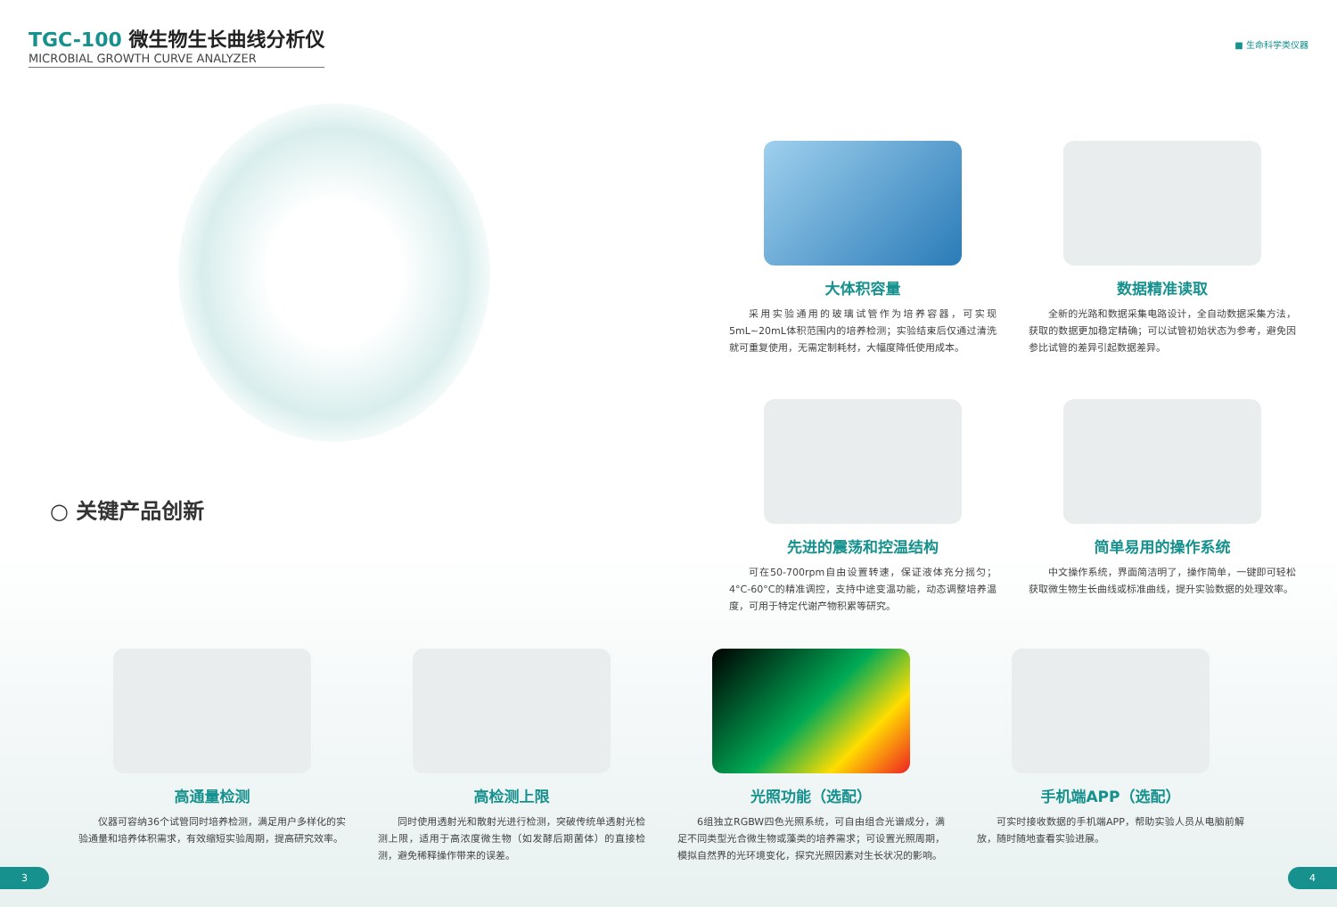TGC-100 微生物生长曲线分析仪
MICROBIAL GROWTH CURVE ANALYZER
■ 生命科学类仪器
○ 关键产品创新
大体积容量
采用实验通用的玻璃试管作为培养容器，可实现5mL~20mL体积范围内的培养检测；实验结束后仅通过清洗就可重复使用，无需定制耗材，大幅度降低使用成本。
数据精准读取
全新的光路和数据采集电路设计，全自动数据采集方法，获取的数据更加稳定精确；可以试管初始状态为参考，避免因参比试管的差异引起数据差异。
先进的震荡和控温结构
可在50-700rpm自由设置转速，保证液体充分摇匀；4°C-60°C的精准调控，支持中途变温功能，动态调整培养温度，可用于特定代谢产物积累等研究。
简单易用的操作系统
中文操作系统，界面简洁明了，操作简单，一键即可轻松获取微生物生长曲线或标准曲线，提升实验数据的处理效率。
高通量检测
仪器可容纳36个试管同时培养检测，满足用户多样化的实验通量和培养体积需求，有效缩短实验周期，提高研究效率。
高检测上限
同时使用透射光和散射光进行检测，突破传统单透射光检测上限，适用于高浓度微生物（如发酵后期菌体）的直接检测，避免稀释操作带来的误差。
光照功能（选配）
6组独立RGBW四色光照系统，可自由组合光谱成分，满足不同类型光合微生物或藻类的培养需求；可设置光照周期，模拟自然界的光环境变化，探究光照因素对生长状况的影响。
手机端APP（选配）
可实时接收数据的手机端APP，帮助实验人员从电脑前解放，随时随地查看实验进展。
3 4